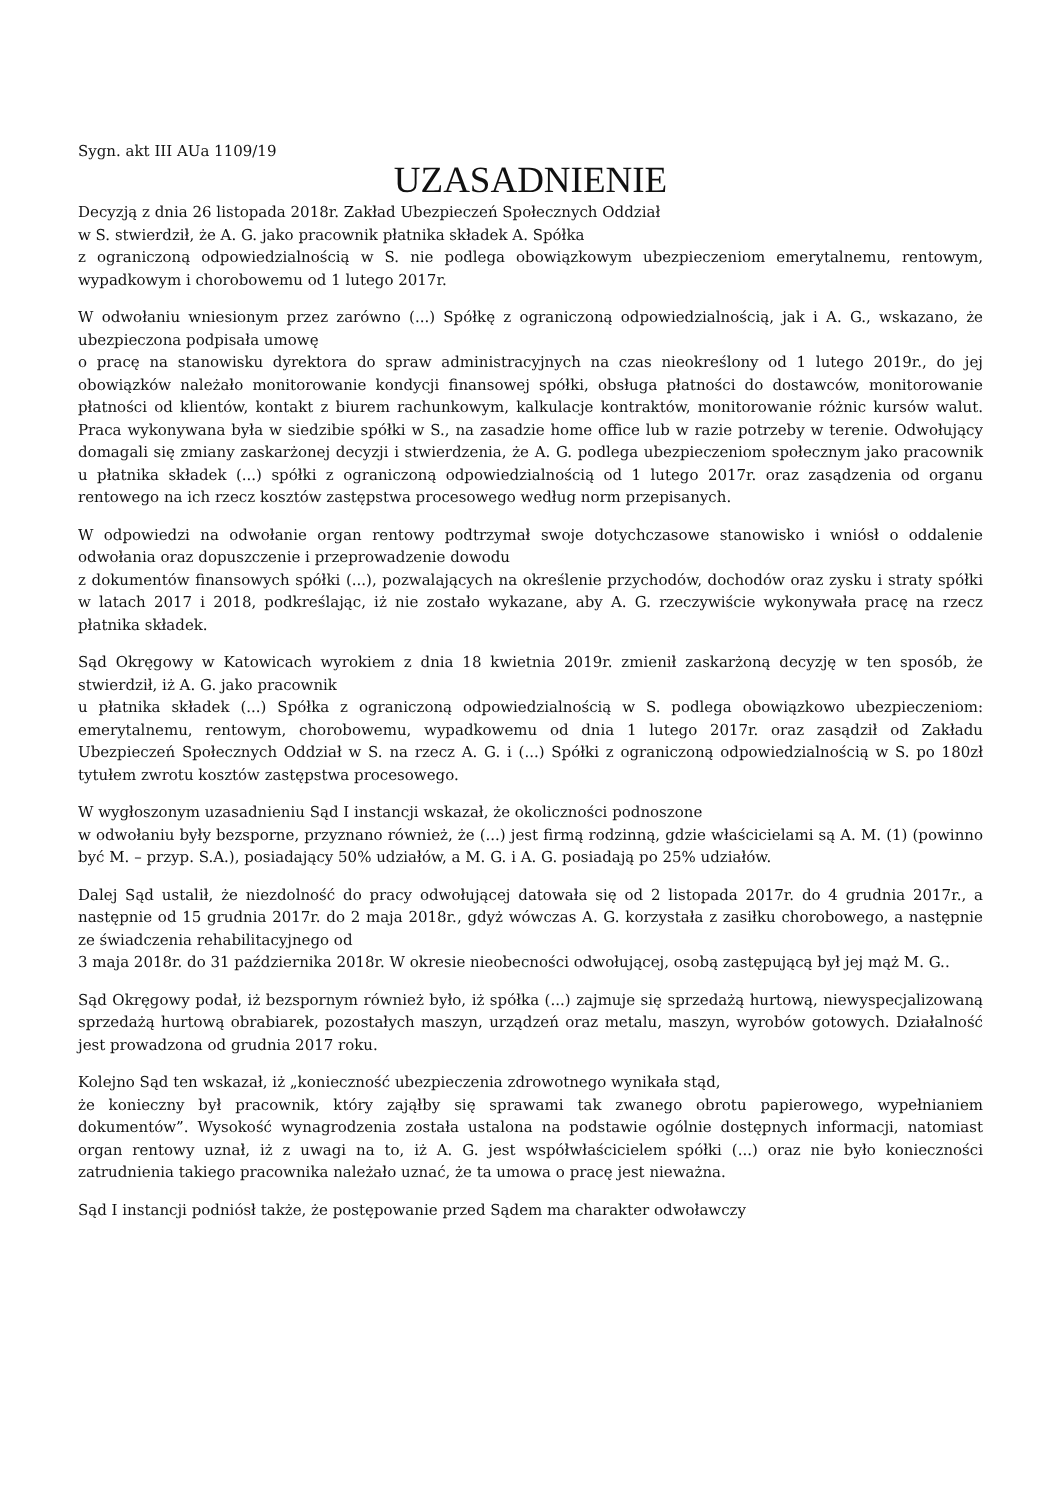Sygn. akt III AUa 1109/19
UZASADNIENIE
Decyzją z dnia 26 listopada 2018r. Zakład Ubezpieczeń Społecznych Oddział
w S. stwierdził, że A. G. jako pracownik płatnika składek A. Spółka
z ograniczoną odpowiedzialnością w S. nie podlega obowiązkowym ubezpieczeniom emerytalnemu, rentowym, wypadkowym i chorobowemu od 1 lutego 2017r.
W odwołaniu wniesionym przez zarówno (...) Spółkę z ograniczoną odpowiedzialnością, jak i A. G., wskazano, że ubezpieczona podpisała umowę
o pracę na stanowisku dyrektora do spraw administracyjnych na czas nieokreślony od 1 lutego 2019r., do jej obowiązków należało monitorowanie kondycji finansowej spółki, obsługa płatności do dostawców, monitorowanie płatności od klientów, kontakt z biurem rachunkowym, kalkulacje kontraktów, monitorowanie różnic kursów walut. Praca wykonywana była w siedzibie spółki w S., na zasadzie home office lub w razie potrzeby w terenie. Odwołujący domagali się zmiany zaskarżonej decyzji i stwierdzenia, że A. G. podlega ubezpieczeniom społecznym jako pracownik u płatnika składek (...) spółki z ograniczoną odpowiedzialnością od 1 lutego 2017r. oraz zasądzenia od organu rentowego na ich rzecz kosztów zastępstwa procesowego według norm przepisanych.
W odpowiedzi na odwołanie organ rentowy podtrzymał swoje dotychczasowe stanowisko i wniósł o oddalenie odwołania oraz dopuszczenie i przeprowadzenie dowodu
z dokumentów finansowych spółki (...), pozwalających na określenie przychodów, dochodów oraz zysku i straty spółki w latach 2017 i 2018, podkreślając, iż nie zostało wykazane, aby A. G. rzeczywiście wykonywała pracę na rzecz płatnika składek.
Sąd Okręgowy w Katowicach wyrokiem z dnia 18 kwietnia 2019r. zmienił zaskarżoną decyzję w ten sposób, że stwierdził, iż A. G. jako pracownik
u płatnika składek (...) Spółka z ograniczoną odpowiedzialnością w S. podlega obowiązkowo ubezpieczeniom: emerytalnemu, rentowym, chorobowemu, wypadkowemu od dnia 1 lutego 2017r. oraz zasądził od Zakładu Ubezpieczeń Społecznych Oddział w S. na rzecz A. G. i (...) Spółki z ograniczoną odpowiedzialnością w S. po 180zł tytułem zwrotu kosztów zastępstwa procesowego.
W wygłoszonym uzasadnieniu Sąd I instancji wskazał, że okoliczności podnoszone
w odwołaniu były bezsporne, przyznano również, że (...) jest firmą rodzinną, gdzie właścicielami są A. M. (1) (powinno być M. – przyp. S.A.), posiadający 50% udziałów, a M. G. i A. G. posiadają po 25% udziałów.
Dalej Sąd ustalił, że niezdolność do pracy odwołującej datowała się od 2 listopada 2017r. do 4 grudnia 2017r., a następnie od 15 grudnia 2017r. do 2 maja 2018r., gdyż wówczas A. G. korzystała z zasiłku chorobowego, a następnie ze świadczenia rehabilitacyjnego od
3 maja 2018r. do 31 października 2018r. W okresie nieobecności odwołującej, osobą zastępującą był jej mąż M. G..
Sąd Okręgowy podał, iż bezspornym również było, iż spółka (...) zajmuje się sprzedażą hurtową, niewyspecjalizowaną sprzedażą hurtową obrabiarek, pozostałych maszyn, urządzeń oraz metalu, maszyn, wyrobów gotowych. Działalność jest prowadzona od grudnia 2017 roku.
Kolejno Sąd ten wskazał, iż „konieczność ubezpieczenia zdrowotnego wynikała stąd,
że konieczny był pracownik, który zająłby się sprawami tak zwanego obrotu papierowego, wypełnianiem dokumentów”. Wysokość wynagrodzenia została ustalona na podstawie ogólnie dostępnych informacji, natomiast organ rentowy uznał, iż z uwagi na to, iż A. G. jest współwłaścicielem spółki (...) oraz nie było konieczności zatrudnienia takiego pracownika należało uznać, że ta umowa o pracę jest nieważna.
Sąd I instancji podniósł także, że postępowanie przed Sądem ma charakter odwoławczy